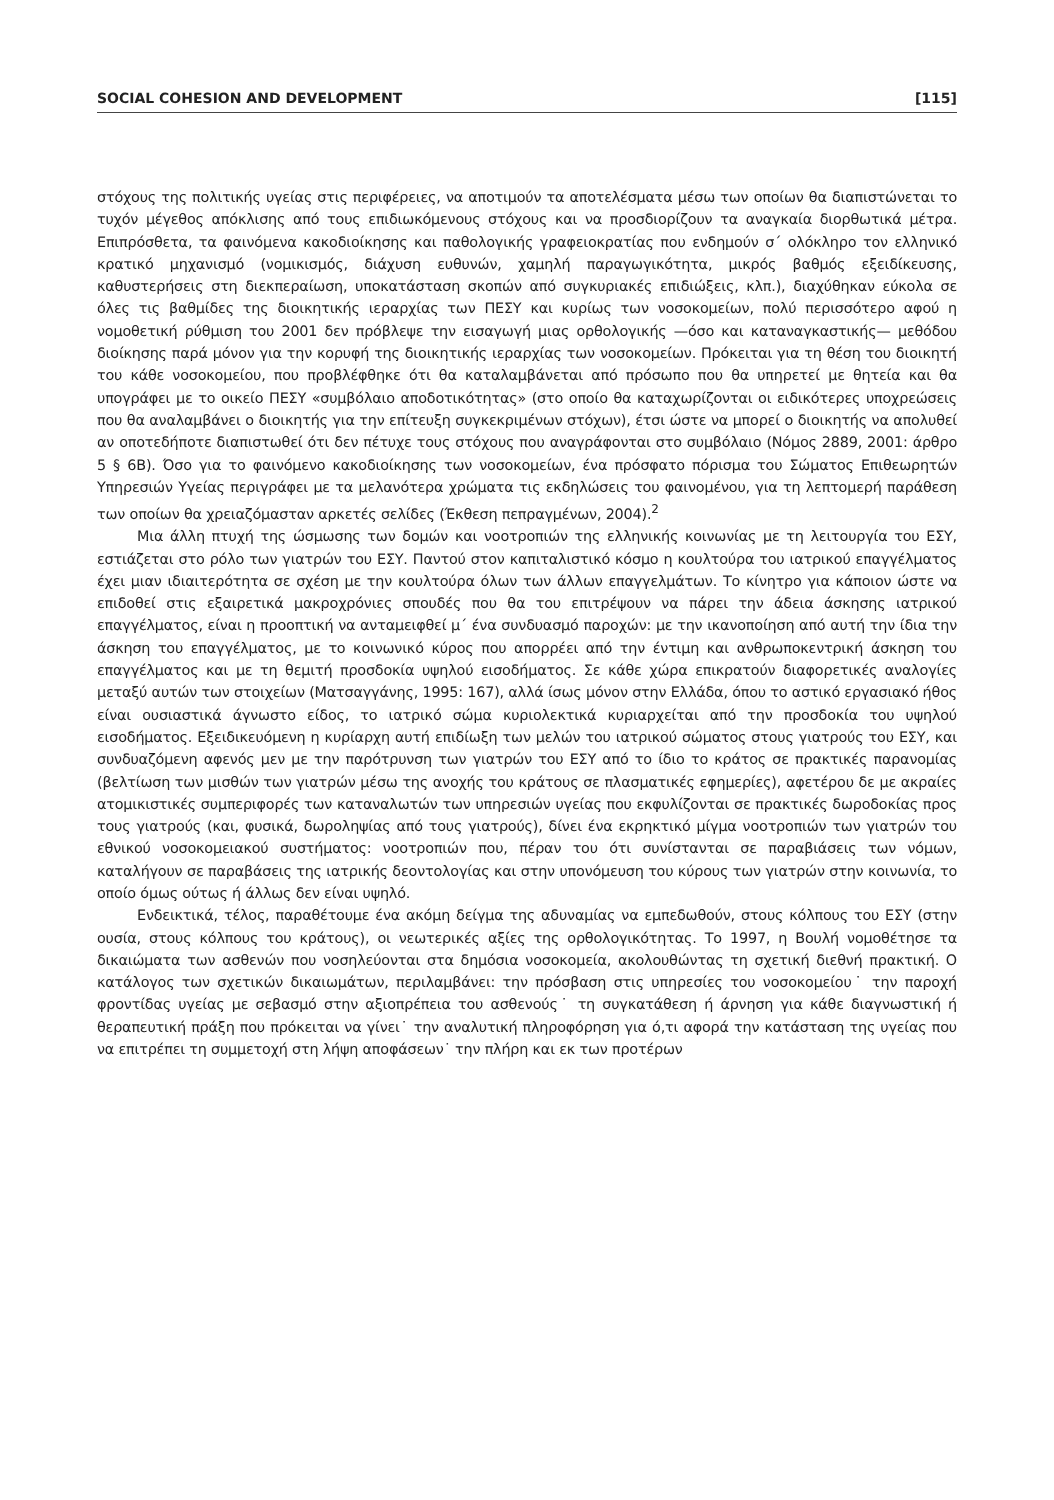SOCIAL COHESION AND DEVELOPMENT [115]
στόχους της πολιτικής υγείας στις περιφέρειες, να αποτιμούν τα αποτελέσματα μέσω των οποίων θα διαπιστώνεται το τυχόν μέγεθος απόκλισης από τους επιδιωκόμενους στόχους και να προσδιορίζουν τα αναγκαία διορθωτικά μέτρα. Επιπρόσθετα, τα φαινόμενα κακοδιοίκησης και παθολογικής γραφειοκρατίας που ενδημούν σ΄ ολόκληρο τον ελληνικό κρατικό μηχανισμό (νομικισμός, διάχυση ευθυνών, χαμηλή παραγωγικότητα, μικρός βαθμός εξειδίκευσης, καθυστερήσεις στη διεκπεραίωση, υποκατάσταση σκοπών από συγκυριακές επιδιώξεις, κλπ.), διαχύθηκαν εύκολα σε όλες τις βαθμίδες της διοικητικής ιεραρχίας των ΠΕΣΥ και κυρίως των νοσοκομείων, πολύ περισσότερο αφού η νομοθετική ρύθμιση του 2001 δεν πρόβλεψε την εισαγωγή μιας ορθολογικής —όσο και καταναγκαστικής— μεθόδου διοίκησης παρά μόνον για την κορυφή της διοικητικής ιεραρχίας των νοσοκομείων. Πρόκειται για τη θέση του διοικητή του κάθε νοσοκομείου, που προβλέφθηκε ότι θα καταλαμβάνεται από πρόσωπο που θα υπηρετεί με θητεία και θα υπογράφει με το οικείο ΠΕΣΥ «συμβόλαιο αποδοτικότητας» (στο οποίο θα καταχωρίζονται οι ειδικότερες υποχρεώσεις που θα αναλαμβάνει ο διοικητής για την επίτευξη συγκεκριμένων στόχων), έτσι ώστε να μπορεί ο διοικητής να απολυθεί αν οποτεδήποτε διαπιστωθεί ότι δεν πέτυχε τους στόχους που αναγράφονται στο συμβόλαιο (Νόμος 2889, 2001: άρθρο 5 § 6Β). Όσο για το φαινόμενο κακοδιοίκησης των νοσοκομείων, ένα πρόσφατο πόρισμα του Σώματος Επιθεωρητών Υπηρεσιών Υγείας περιγράφει με τα μελανότερα χρώματα τις εκδηλώσεις του φαινομένου, για τη λεπτομερή παράθεση των οποίων θα χρειαζόμασταν αρκετές σελίδες (Έκθεση πεπραγμένων, 2004).<sup>2</sup>
Μια άλλη πτυχή της ώσμωσης των δομών και νοοτροπιών της ελληνικής κοινωνίας με τη λειτουργία του ΕΣΥ, εστιάζεται στο ρόλο των γιατρών του ΕΣΥ. Παντού στον καπιταλιστικό κόσμο η κουλτούρα του ιατρικού επαγγέλματος έχει μιαν ιδιαιτερότητα σε σχέση με την κουλτούρα όλων των άλλων επαγγελμάτων. Το κίνητρο για κάποιον ώστε να επιδοθεί στις εξαιρετικά μακροχρόνιες σπουδές που θα του επιτρέψουν να πάρει την άδεια άσκησης ιατρικού επαγγέλματος, είναι η προοπτική να ανταμειφθεί μ΄ ένα συνδυασμό παροχών: με την ικανοποίηση από αυτή την ίδια την άσκηση του επαγγέλματος, με το κοινωνικό κύρος που απορρέει από την έντιμη και ανθρωποκεντρική άσκηση του επαγγέλματος και με τη θεμιτή προσδοκία υψηλού εισοδήματος. Σε κάθε χώρα επικρατούν διαφορετικές αναλογίες μεταξύ αυτών των στοιχείων (Ματσαγγάνης, 1995: 167), αλλά ίσως μόνον στην Ελλάδα, όπου το αστικό εργασιακό ήθος είναι ουσιαστικά άγνωστο είδος, το ιατρικό σώμα κυριολεκτικά κυριαρχείται από την προσδοκία του υψηλού εισοδήματος. Εξειδικευόμενη η κυρίαρχη αυτή επιδίωξη των μελών του ιατρικού σώματος στους γιατρούς του ΕΣΥ, και συνδυαζόμενη αφενός μεν με την παρότρυνση των γιατρών του ΕΣΥ από το ίδιο το κράτος σε πρακτικές παρανομίας (βελτίωση των μισθών των γιατρών μέσω της ανοχής του κράτους σε πλασματικές εφημερίες), αφετέρου δε με ακραίες ατομικιστικές συμπεριφορές των καταναλωτών των υπηρεσιών υγείας που εκφυλίζονται σε πρακτικές δωροδοκίας προς τους γιατρούς (και, φυσικά, δωροληψίας από τους γιατρούς), δίνει ένα εκρηκτικό μίγμα νοοτροπιών των γιατρών του εθνικού νοσοκομειακού συστήματος: νοοτροπιών που, πέραν του ότι συνίστανται σε παραβιάσεις των νόμων, καταλήγουν σε παραβάσεις της ιατρικής δεοντολογίας και στην υπονόμευση του κύρους των γιατρών στην κοινωνία, το οποίο όμως ούτως ή άλλως δεν είναι υψηλό.
Ενδεικτικά, τέλος, παραθέτουμε ένα ακόμη δείγμα της αδυναμίας να εμπεδωθούν, στους κόλπους του ΕΣΥ (στην ουσία, στους κόλπους του κράτους), οι νεωτερικές αξίες της ορθολογικότητας. Το 1997, η Βουλή νομοθέτησε τα δικαιώματα των ασθενών που νοσηλεύονται στα δημόσια νοσοκομεία, ακολουθώντας τη σχετική διεθνή πρακτική. Ο κατάλογος των σχετικών δικαιωμάτων, περιλαμβάνει: την πρόσβαση στις υπηρεσίες του νοσοκομείου˙ την παροχή φροντίδας υγείας με σεβασμό στην αξιοπρέπεια του ασθενούς˙ τη συγκατάθεση ή άρνηση για κάθε διαγνωστική ή θεραπευτική πράξη που πρόκειται να γίνει˙ την αναλυτική πληροφόρηση για ό,τι αφορά την κατάσταση της υγείας που να επιτρέπει τη συμμετοχή στη λήψη αποφάσεων˙ την πλήρη και εκ των προτέρων